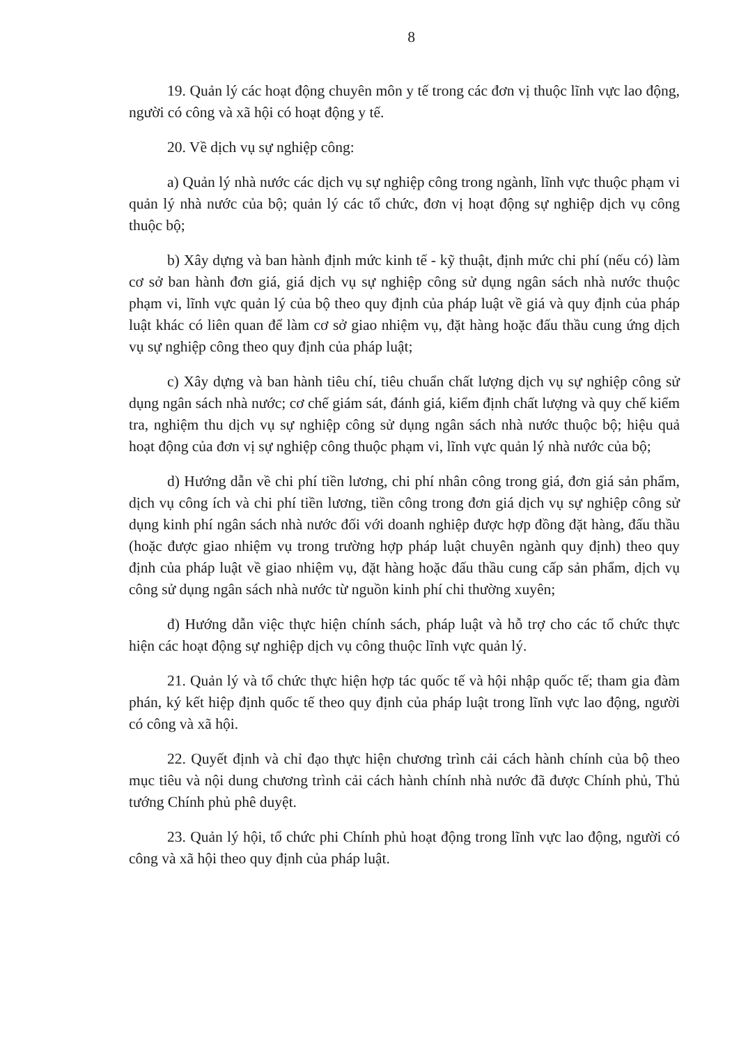8
19. Quản lý các hoạt động chuyên môn y tế trong các đơn vị thuộc lĩnh vực lao động, người có công và xã hội có hoạt động y tế.
20. Về dịch vụ sự nghiệp công:
a) Quản lý nhà nước các dịch vụ sự nghiệp công trong ngành, lĩnh vực thuộc phạm vi quản lý nhà nước của bộ; quản lý các tổ chức, đơn vị hoạt động sự nghiệp dịch vụ công thuộc bộ;
b) Xây dựng và ban hành định mức kinh tế - kỹ thuật, định mức chi phí (nếu có) làm cơ sở ban hành đơn giá, giá dịch vụ sự nghiệp công sử dụng ngân sách nhà nước thuộc phạm vi, lĩnh vực quản lý của bộ theo quy định của pháp luật về giá và quy định của pháp luật khác có liên quan để làm cơ sở giao nhiệm vụ, đặt hàng hoặc đấu thầu cung ứng dịch vụ sự nghiệp công theo quy định của pháp luật;
c) Xây dựng và ban hành tiêu chí, tiêu chuẩn chất lượng dịch vụ sự nghiệp công sử dụng ngân sách nhà nước; cơ chế giám sát, đánh giá, kiểm định chất lượng và quy chế kiểm tra, nghiệm thu dịch vụ sự nghiệp công sử dụng ngân sách nhà nước thuộc bộ; hiệu quả hoạt động của đơn vị sự nghiệp công thuộc phạm vi, lĩnh vực quản lý nhà nước của bộ;
d) Hướng dẫn về chi phí tiền lương, chi phí nhân công trong giá, đơn giá sản phẩm, dịch vụ công ích và chi phí tiền lương, tiền công trong đơn giá dịch vụ sự nghiệp công sử dụng kinh phí ngân sách nhà nước đối với doanh nghiệp được hợp đồng đặt hàng, đấu thầu (hoặc được giao nhiệm vụ trong trường hợp pháp luật chuyên ngành quy định) theo quy định của pháp luật về giao nhiệm vụ, đặt hàng hoặc đấu thầu cung cấp sản phẩm, dịch vụ công sử dụng ngân sách nhà nước từ nguồn kinh phí chi thường xuyên;
đ) Hướng dẫn việc thực hiện chính sách, pháp luật và hỗ trợ cho các tổ chức thực hiện các hoạt động sự nghiệp dịch vụ công thuộc lĩnh vực quản lý.
21. Quản lý và tổ chức thực hiện hợp tác quốc tế và hội nhập quốc tế; tham gia đàm phán, ký kết hiệp định quốc tế theo quy định của pháp luật trong lĩnh vực lao động, người có công và xã hội.
22. Quyết định và chỉ đạo thực hiện chương trình cải cách hành chính của bộ theo mục tiêu và nội dung chương trình cải cách hành chính nhà nước đã được Chính phủ, Thủ tướng Chính phủ phê duyệt.
23. Quản lý hội, tổ chức phi Chính phủ hoạt động trong lĩnh vực lao động, người có công và xã hội theo quy định của pháp luật.